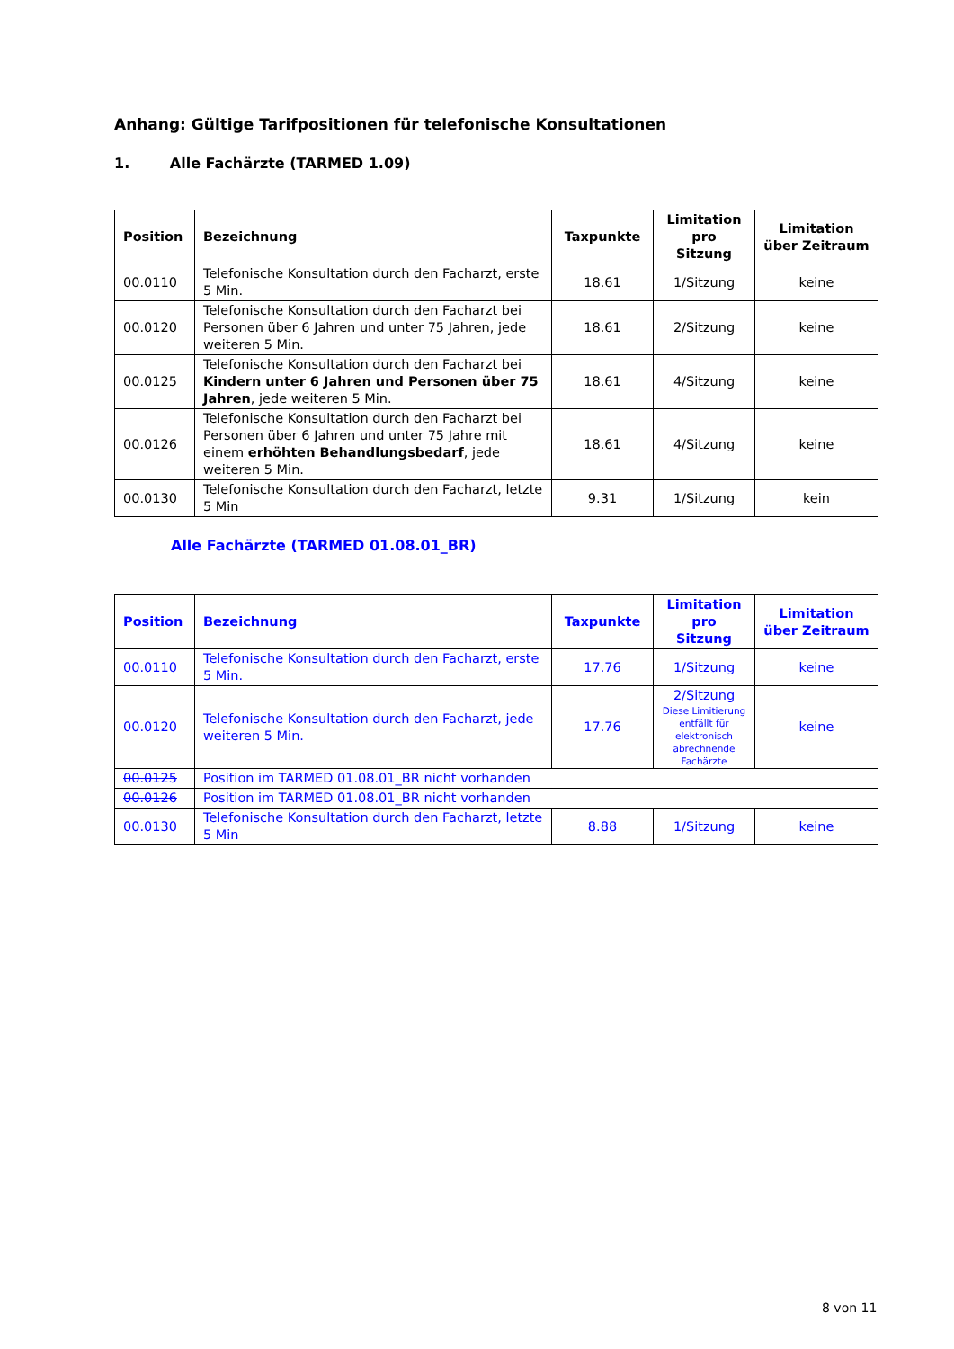Anhang: Gültige Tarifpositionen für telefonische Konsultationen
1. Alle Fachärzte (TARMED 1.09)
| Position | Bezeichnung | Taxpunkte | Limitation pro Sitzung | Limitation über Zeitraum |
| --- | --- | --- | --- | --- |
| 00.0110 | Telefonische Konsultation durch den Facharzt, erste 5 Min. | 18.61 | 1/Sitzung | keine |
| 00.0120 | Telefonische Konsultation durch den Facharzt bei Personen über 6 Jahren und unter 75 Jahren, jede weiteren 5 Min. | 18.61 | 2/Sitzung | keine |
| 00.0125 | Telefonische Konsultation durch den Facharzt bei Kindern unter 6 Jahren und Personen über 75 Jahren , jede weiteren 5 Min. | 18.61 | 4/Sitzung | keine |
| 00.0126 | Telefonische Konsultation durch den Facharzt bei Personen über 6 Jahren und unter 75 Jahre mit einem erhöhten Behandlungsbedarf , jede weiteren 5 Min. | 18.61 | 4/Sitzung | keine |
| 00.0130 | Telefonische Konsultation durch den Facharzt, letzte 5 Min | 9.31 | 1/Sitzung | kein |
Alle Fachärzte (TARMED 01.08.01_BR)
| Position | Bezeichnung | Taxpunkte | Limitation pro Sitzung | Limitation über Zeitraum |
| --- | --- | --- | --- | --- |
| 00.0110 | Telefonische Konsultation durch den Facharzt, erste 5 Min. | 17.76 | 1/Sitzung | keine |
| 00.0120 | Telefonische Konsultation durch den Facharzt, jede weiteren 5 Min. | 17.76 | 2/Sitzung Diese Limitierung entfällt für elektronisch abrechnende Fachärzte | keine |
| 00.0125 | Position im TARMED 01.08.01_BR nicht vorhanden | | | |
| 00.0126 | Position im TARMED 01.08.01_BR nicht vorhanden | | | |
| 00.0130 | Telefonische Konsultation durch den Facharzt, letzte 5 Min | 8.88 | 1/Sitzung | keine |
8 von 11